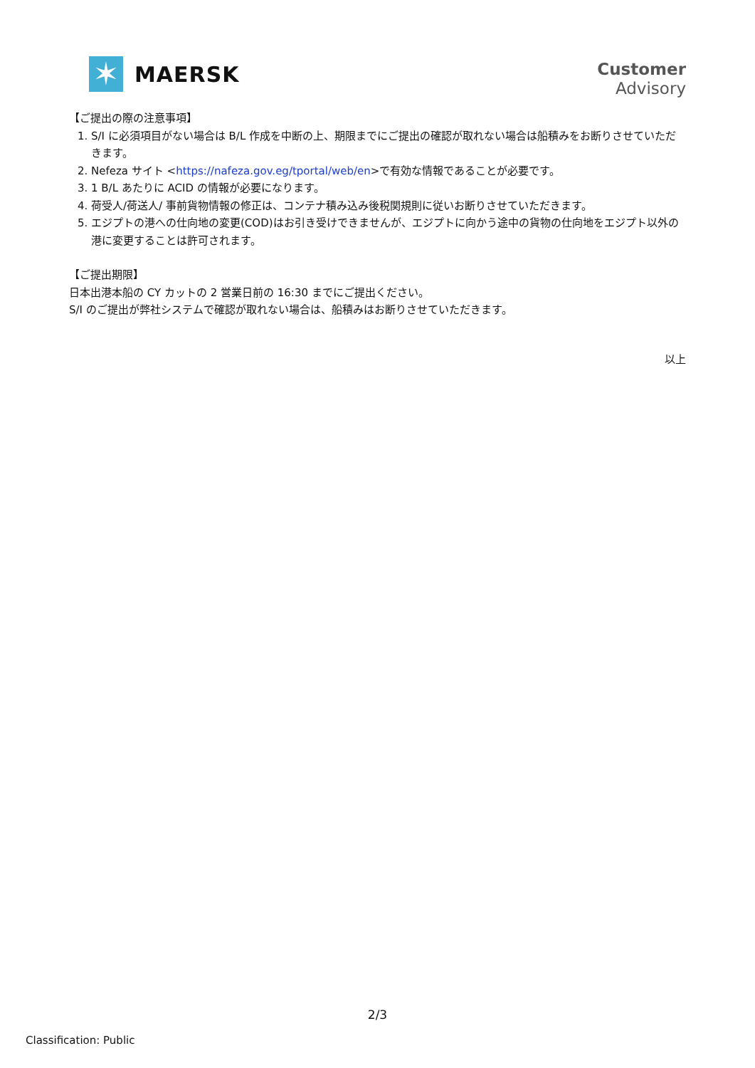✶
MAERSK
Customer
Advisory
【ご提出の際の注意事項】
1. S/I に必須項目がない場合は B/L 作成を中断の上、期限までにご提出の確認が取れない場合は船積みをお断りさせていただきます。
2. Nefeza サイト <https://nafeza.gov.eg/tportal/web/en>で有効な情報であることが必要です。
3. 1 B/L あたりに ACID の情報が必要になります。
4. 荷受人/荷送人/ 事前貨物情報の修正は、コンテナ積み込み後税関規則に従いお断りさせていただきます。
5. エジプトの港への仕向地の変更(COD)はお引き受けできませんが、エジプトに向かう途中の貨物の仕向地をエジプト以外の港に変更することは許可されます。
【ご提出期限】
日本出港本船の CY カットの 2 営業日前の 16:30 までにご提出ください。
S/I のご提出が弊社システムで確認が取れない場合は、船積みはお断りさせていただきます。
以上
2/3
Classification: Public